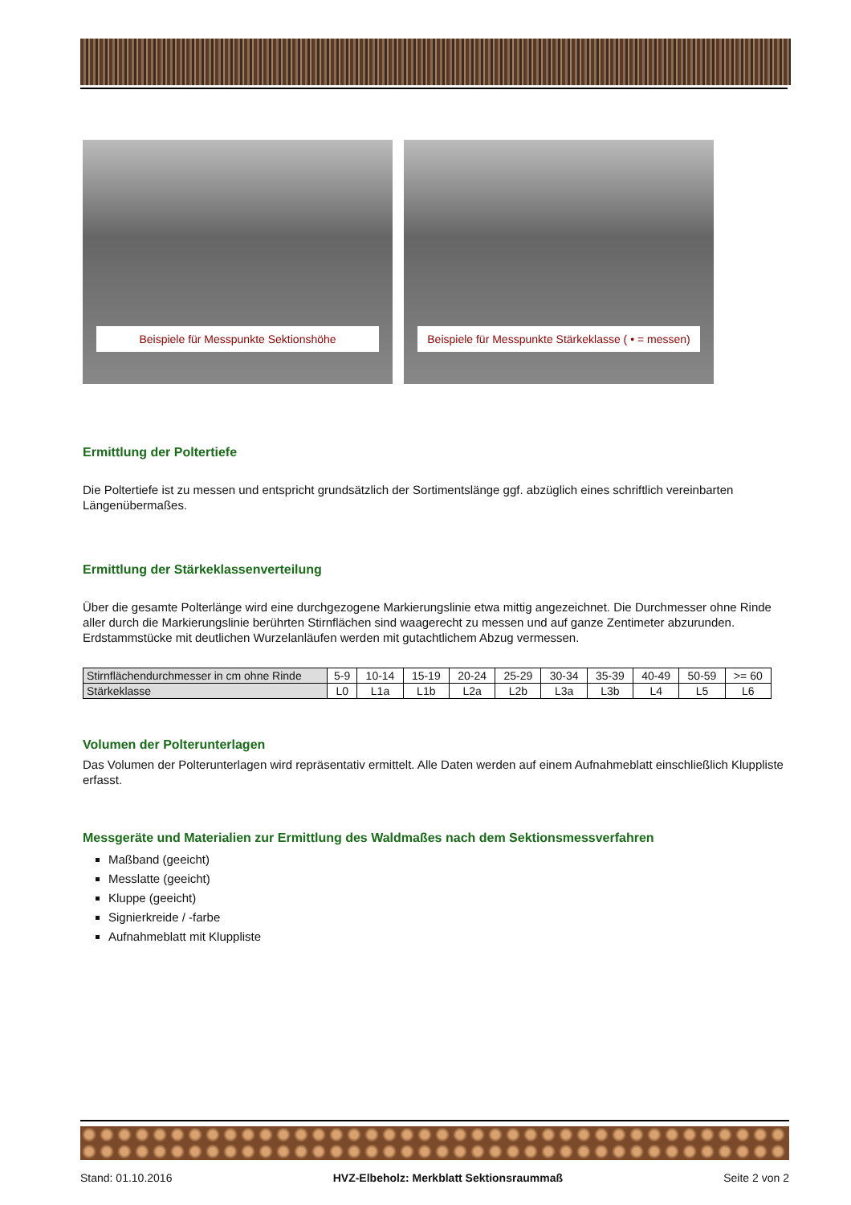Beispiele für Messpunkte Sektionshöhe Beispiele für Messpunkte Stärkeklasse ( • = messen)
Ermittlung der Poltertiefe
Die Poltertiefe ist zu messen und entspricht grundsätzlich der Sortimentslänge ggf. abzüglich eines schriftlich vereinbarten Längenübermaßes.
Ermittlung der Stärkeklassenverteilung
Über die gesamte Polterlänge wird eine durchgezogene Markierungslinie etwa mittig angezeichnet. Die Durchmesser ohne Rinde aller durch die Markierungslinie berührten Stirnflächen sind waagerecht zu messen und auf ganze Zentimeter abzurunden. Erdstammstücke mit deutlichen Wurzelanläufen werden mit gutachtlichem Abzug vermessen.
| Stirnflächendurchmesser in cm ohne Rinde | 5-9 | 10-14 | 15-19 | 20-24 | 25-29 | 30-34 | 35-39 | 40-49 | 50-59 | >= 60 |
| Stärkeklasse | L0 | L1a | L1b | L2a | L2b | L3a | L3b | L4 | L5 | L6 |
Volumen der Polterunterlagen
Das Volumen der Polterunterlagen wird repräsentativ ermittelt. Alle Daten werden auf einem Aufnahmeblatt einschließlich Kluppliste erfasst.
Messgeräte und Materialien zur Ermittlung des Waldmaßes nach dem Sektionsmessverfahren
Maßband (geeicht)
Messlatte (geeicht)
Kluppe (geeicht)
Signierkreide / -farbe
Aufnahmeblatt mit Kluppliste
Stand: 01.10.2016 HVZ-Elbeholz: Merkblatt Sektionsraummaß Seite 2 von 2